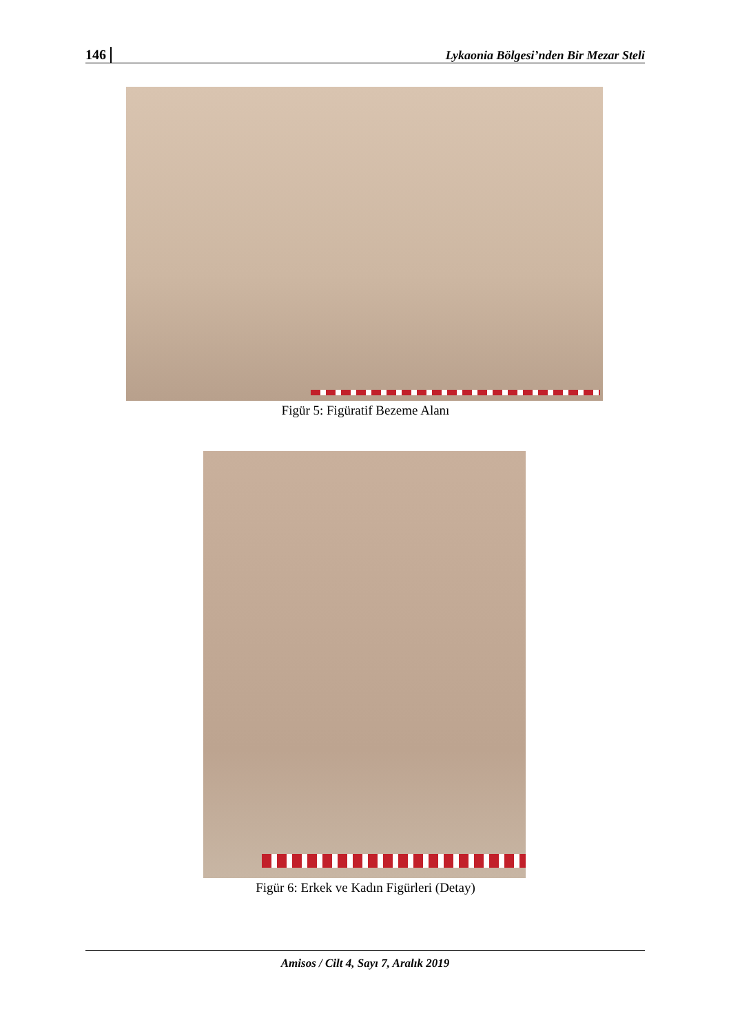146 Lykaonia Bölgesi’nden Bir Mezar Steli
Figür 5: Figüratif Bezeme Alanı
Figür 6: Erkek ve Kadın Figürleri (Detay)
Amisos / Cilt 4, Sayı 7, Aralık 2019